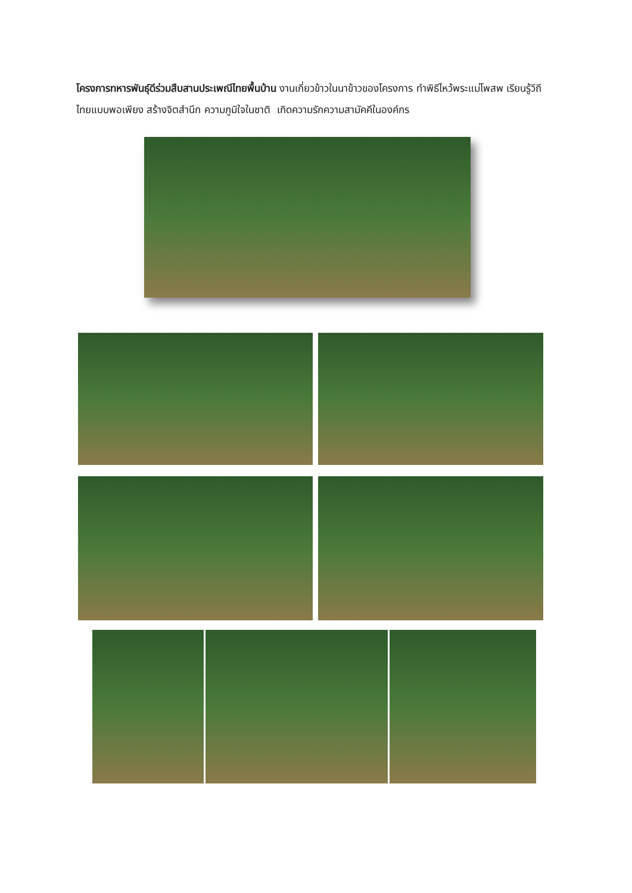โครงการทหารพันธุ์ดีร่วมสืบสานประเพณีไทยพื้นบ้าน งานเกี่ยวข้าวในนาข้าวของโครงการ ทำพิธีไหว้พระแม่โพสพ เรียนรู้วิถีไทยแบบพอเพียง สร้างจิตสำนึก ความภูมิใจในชาติ เกิดความรักความสามัคคีในองค์กร